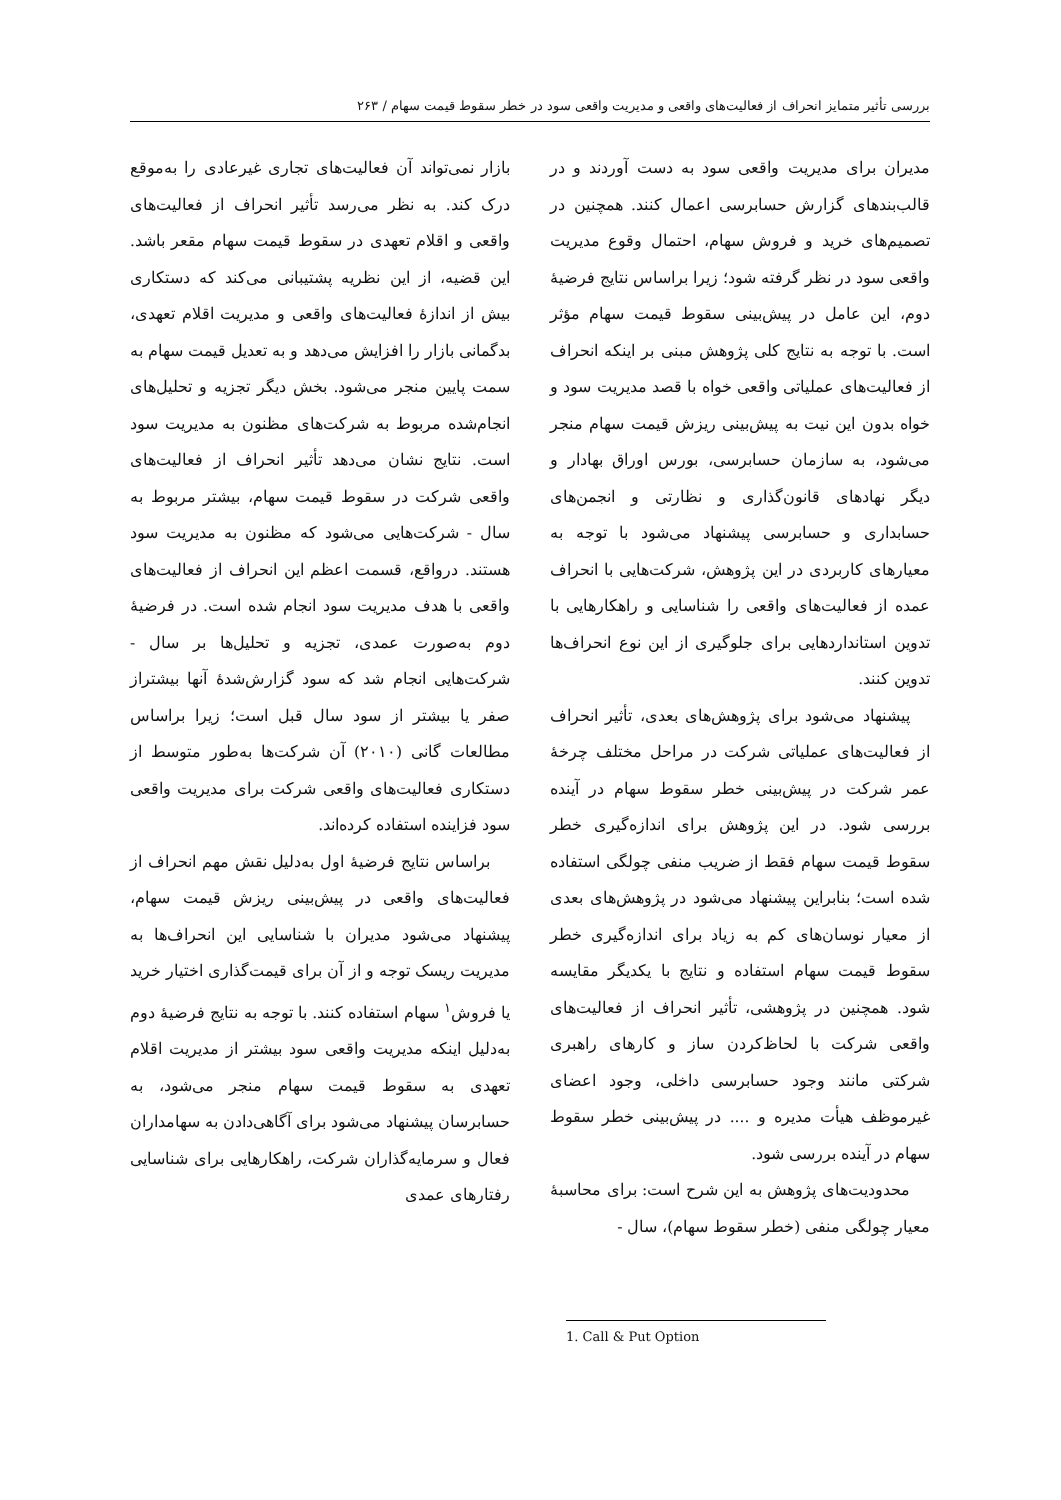بررسی تأثیر متمایز انحراف از فعالیت‌های واقعی و مدیریت واقعی سود در خطر سقوط قیمت سهام / ۲۶۳
بازار نمی‌تواند آن فعالیت‌های تجاری غیرعادی را به‌موقع درک کند. به نظر می‌رسد تأثیر انحراف از فعالیت‌های واقعی و اقلام تعهدی در سقوط قیمت سهام مقعر باشد. این قضیه، از این نظریه پشتیبانی می‌کند که دستکاری بیش از اندازهٔ فعالیت‌های واقعی و مدیریت اقلام تعهدی، بدگمانی بازار را افزایش می‌دهد و به تعدیل قیمت سهام به سمت پایین منجر می‌شود. بخش دیگر تجزیه و تحلیل‌های انجام‌شده مربوط به شرکت‌های مظنون به مدیریت سود است. نتایج نشان می‌دهد تأثیر انحراف از فعالیت‌های واقعی شرکت در سقوط قیمت سهام، بیشتر مربوط به سال - شرکت‌هایی می‌شود که مظنون به مدیریت سود هستند. درواقع، قسمت اعظم این انحراف از فعالیت‌های واقعی با هدف مدیریت سود انجام شده است. در فرضیهٔ دوم به‌صورت عمدی، تجزیه و تحلیل‌ها بر سال - شرکت‌هایی انجام شد که سود گزارش‌شدهٔ آنها بیشتراز صفر یا بیشتر از سود سال قبل است؛ زیرا براساس مطالعات گانی (۲۰۱۰) آن شرکت‌ها به‌طور متوسط از دستکاری فعالیت‌های واقعی شرکت برای مدیریت واقعی سود فزاینده استفاده کرده‌اند.
براساس نتایج فرضیهٔ اول به‌دلیل نقش مهم انحراف از فعالیت‌های واقعی در پیش‌بینی ریزش قیمت سهام، پیشنهاد می‌شود مدیران با شناسایی این انحراف‌ها به مدیریت ریسک توجه و از آن برای قیمت‌گذاری اختیار خرید یا فروش<sup>۱</sup> سهام استفاده کنند. با توجه به نتایج فرضیهٔ دوم به‌دلیل اینکه مدیریت واقعی سود بیشتر از مدیریت اقلام تعهدی به سقوط قیمت سهام منجر می‌شود، به حسابرسان پیشنهاد می‌شود برای آگاهی‌دادن به سهامداران فعال و سرمایه‌گذاران شرکت، راهکارهایی برای شناسایی رفتارهای عمدی
مدیران برای مدیریت واقعی سود به دست آوردند و در قالب‌بندهای گزارش حسابرسی اعمال کنند. همچنین در تصمیم‌های خرید و فروش سهام، احتمال وقوع مدیریت واقعی سود در نظر گرفته شود؛ زیرا براساس نتایج فرضیهٔ دوم، این عامل در پیش‌بینی سقوط قیمت سهام مؤثر است. با توجه به نتایج کلی پژوهش مبنی بر اینکه انحراف از فعالیت‌های عملیاتی واقعی خواه با قصد مدیریت سود و خواه بدون این نیت به پیش‌بینی ریزش قیمت سهام منجر می‌شود، به سازمان حسابرسی، بورس اوراق بهادار و دیگر نهادهای قانون‌گذاری و نظارتی و انجمن‌های حسابداری و حسابرسی پیشنهاد می‌شود با توجه به معیارهای کاربردی در این پژوهش، شرکت‌هایی با انحراف عمده از فعالیت‌های واقعی را شناسایی و راهکارهایی با تدوین استانداردهایی برای جلوگیری از این نوع انحراف‌ها تدوین کنند.
پیشنهاد می‌شود برای پژوهش‌های بعدی، تأثیر انحراف از فعالیت‌های عملیاتی شرکت در مراحل مختلف چرخهٔ عمر شرکت در پیش‌بینی خطر سقوط سهام در آینده بررسی شود. در این پژوهش برای اندازه‌گیری خطر سقوط قیمت سهام فقط از ضریب منفی چولگی استفاده شده است؛ بنابراین پیشنهاد می‌شود در پژوهش‌های بعدی از معیار نوسان‌های کم به زیاد برای اندازه‌گیری خطر سقوط قیمت سهام استفاده و نتایج با یکدیگر مقایسه شود. همچنین در پژوهشی، تأثیر انحراف از فعالیت‌های واقعی شرکت با لحاظ‌کردن ساز و کارهای راهبری شرکتی مانند وجود حسابرسی داخلی، وجود اعضای غیرموظف هیأت مدیره و .... در پیش‌بینی خطر سقوط سهام در آینده بررسی شود.
محدودیت‌های پژوهش به این شرح است: برای محاسبهٔ معیار چولگی منفی (خطر سقوط سهام)، سال -
1. Call & Put Option